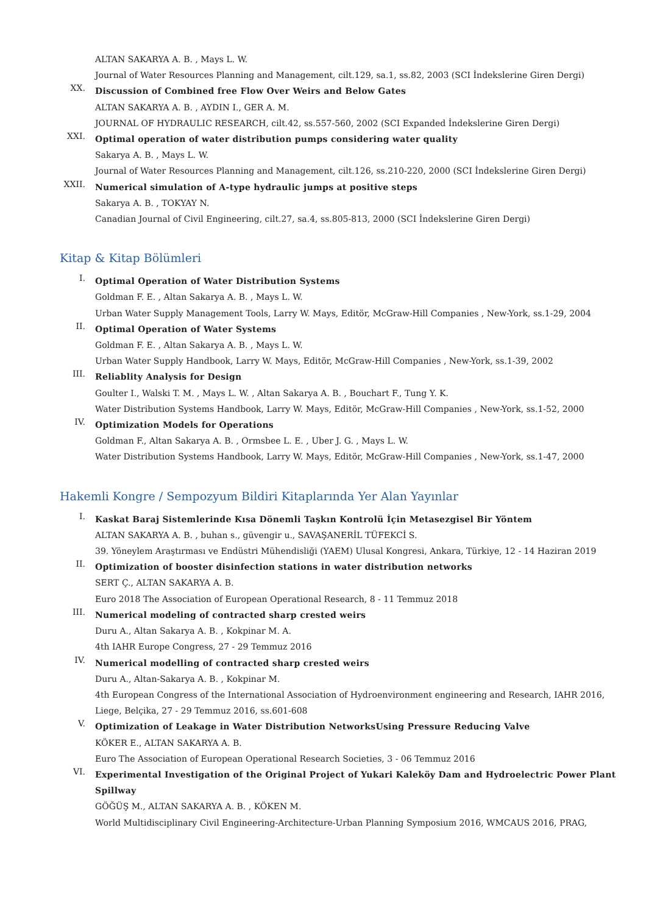ALTAN SAKARYA A. B. , Mays L. W.
Journal of Water Resources Planning and Management, cilt.129, sa.1, ss.82, 2003 (SCI İndekslerine Giren Dergi)
XX.
Discussion of Combined free Flow Over Weirs and Below Gates
ALTAN SAKARYA A. B. , AYDIN I., GER A. M.
JOURNAL OF HYDRAULIC RESEARCH, cilt.42, ss.557-560, 2002 (SCI Expanded İndekslerine Giren Dergi)
XXI.
Optimal operation of water distribution pumps considering water quality
Sakarya A. B. , Mays L. W.
Journal of Water Resources Planning and Management, cilt.126, ss.210-220, 2000 (SCI İndekslerine Giren Dergi)
XXII.
Numerical simulation of A-type hydraulic jumps at positive steps
Sakarya A. B. , TOKYAY N.
Canadian Journal of Civil Engineering, cilt.27, sa.4, ss.805-813, 2000 (SCI İndekslerine Giren Dergi)
Kitap & Kitap Bölümleri
I.
Optimal Operation of Water Distribution Systems
Goldman F. E. , Altan Sakarya A. B. , Mays L. W.
Urban Water Supply Management Tools, Larry W. Mays, Editör, McGraw-Hill Companies , New-York, ss.1-29, 2004
II.
Optimal Operation of Water Systems
Goldman F. E. , Altan Sakarya A. B. , Mays L. W.
Urban Water Supply Handbook, Larry W. Mays, Editör, McGraw-Hill Companies , New-York, ss.1-39, 2002
III.
Reliablity Analysis for Design
Goulter I., Walski T. M. , Mays L. W. , Altan Sakarya A. B. , Bouchart F., Tung Y. K.
Water Distribution Systems Handbook, Larry W. Mays, Editör, McGraw-Hill Companies , New-York, ss.1-52, 2000
IV.
Optimization Models for Operations
Goldman F., Altan Sakarya A. B. , Ormsbee L. E. , Uber J. G. , Mays L. W.
Water Distribution Systems Handbook, Larry W. Mays, Editör, McGraw-Hill Companies , New-York, ss.1-47, 2000
Hakemli Kongre / Sempozyum Bildiri Kitaplarında Yer Alan Yayınlar
I.
Kaskat Baraj Sistemlerinde Kısa Dönemli Taşkın Kontrolü İçin Metasezgisel Bir Yöntem
ALTAN SAKARYA A. B. , buhan s., güvengir u., SAVAŞANERİL TÜFEKCİ S.
39. Yöneylem Araştırması ve Endüstri Mühendisliği (YAEM) Ulusal Kongresi, Ankara, Türkiye, 12 - 14 Haziran 2019
II.
Optimization of booster disinfection stations in water distribution networks
SERT Ç., ALTAN SAKARYA A. B.
Euro 2018 The Association of European Operational Research, 8 - 11 Temmuz 2018
III.
Numerical modeling of contracted sharp crested weirs
Duru A., Altan Sakarya A. B. , Kokpinar M. A.
4th IAHR Europe Congress, 27 - 29 Temmuz 2016
IV.
Numerical modelling of contracted sharp crested weirs
Duru A., Altan-Sakarya A. B. , Kokpinar M.
4th European Congress of the International Association of Hydroenvironment engineering and Research, IAHR 2016, Liege, Belçika, 27 - 29 Temmuz 2016, ss.601-608
V.
Optimization of Leakage in Water Distribution NetworksUsing Pressure Reducing Valve
KÖKER E., ALTAN SAKARYA A. B.
Euro The Association of European Operational Research Societies, 3 - 06 Temmuz 2016
VI.
Experimental Investigation of the Original Project of Yukari Kaleköy Dam and Hydroelectric Power Plant Spillway
GÖĞÜŞ M., ALTAN SAKARYA A. B. , KÖKEN M.
World Multidisciplinary Civil Engineering-Architecture-Urban Planning Symposium 2016, WMCAUS 2016, PRAG,